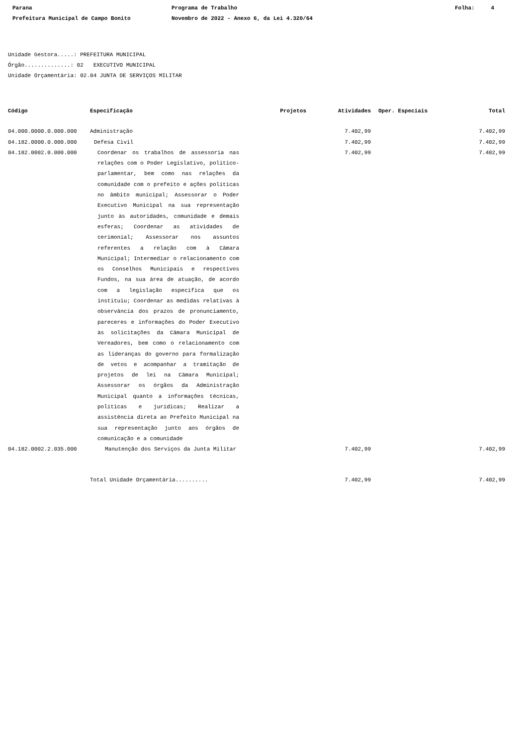Parana
Prefeitura Municipal de Campo Bonito
Programa de Trabalho
Novembro de 2022 - Anexo 6, da Lei 4.320/64
Folha: 4
Unidade Gestora.....: PREFEITURA MUNICIPAL
Órgão..............: 02 EXECUTIVO MUNICIPAL
Unidade Orçamentária: 02.04 JUNTA DE SERVIÇOS MILITAR
| Código | Especificação | Projetos | Atividades | Oper. Especiais | Total |
| --- | --- | --- | --- | --- | --- |
| 04.000.0000.0.000.000 | Administração | | 7.402,99 | | 7.402,99 |
| 04.182.0000.0.000.000 | Defesa Civil | | 7.402,99 | | 7.402,99 |
| 04.182.0002.0.000.000 | Coordenar os trabalhos de assessoria nas relações com o Poder Legislativo, político-parlamentar, bem como nas relações da comunidade com o prefeito e ações políticas no âmbito municipal; Assessorar o Poder Executivo Municipal na sua representação junto às autoridades, comunidade e demais esferas; Coordenar as atividades de cerimonial; Assessorar nos assuntos referentes a relação com à Câmara Municipal; Intermediar o relacionamento com os Conselhos Municipais e respectivos Fundos, na sua área de atuação, de acordo com a legislação específica que os instituiu; Coordenar as medidas relativas à observância dos prazos de pronunciamento, pareceres e informações do Poder Executivo às solicitações da Câmara Municipal de Vereadores, bem como o relacionamento com as lideranças do governo para formalização de vetos e acompanhar a tramitação de projetos de lei na Câmara Municipal; Assessorar os órgãos da Administração Municipal quanto a informações técnicas, políticas e jurídicas; Realizar a assistência direta ao Prefeito Municipal na sua representação junto aos órgãos de comunicação e a comunidade | | 7.402,99 | | 7.402,99 |
| 04.182.0002.2.035.000 | Manutenção dos Serviços da Junta Militar | | 7.402,99 | | 7.402,99 |
| | Total Unidade Orçamentária.......... | | 7.402,99 | | 7.402,99 |